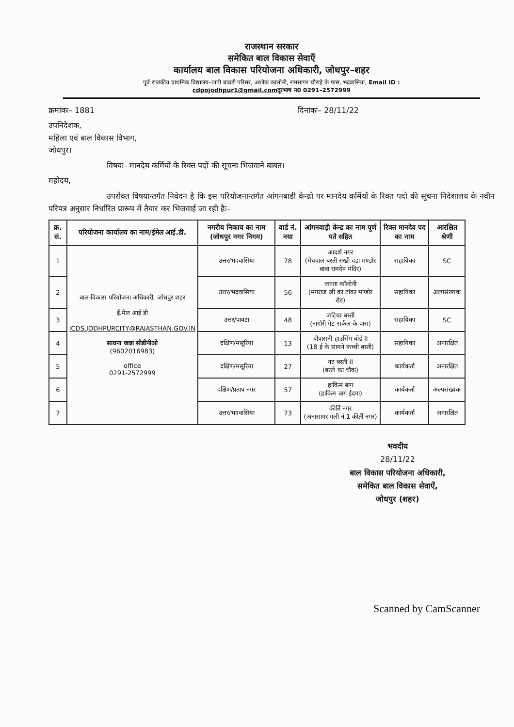राजस्थान सरकार
समेकित बाल विकास सेवाएँ
कार्यालय बाल विकास परियोजना अधिकारी, जोधपुर–शहर
पूर्व राजकीय प्राथमिक विद्यालय–तापी बावड़ी परिसर, अशोक कालोनी, रामसागर चौराहे के पास, भदवासिया, Email ID :
cdpojodhpur1@gmail.comदूरभाष न0 0291–2572999
क्रमांकः– 1881 दिनांकः– 28/11/22
उपनिदेशक,
महिला एवं बाल विकास विभाग,
जोधपुर।
विषयः– मानदेय कर्मियों के रिक्त पदों की सूचना भिजवाने बाबत।
महोदय,
उपरोक्त विषयान्तर्गत निवेदन है कि इस परियोजनान्तर्गत आंगनबाडी केन्द्रो पर मानदेय कर्मियों के रिक्त पदो की सूचना निदेशालय के नवीन परिपत्र अनुसार निर्धारित प्रारूप में तैयार कर भिजवाई जा रही हैः–
| क्र. सं. | परियोजना कार्यालय का नाम/ईमेल आई.डी. | नगरीय निकाय का नाम (जोधपुर नगर निगम) | वार्ड नं. नया | आंगनवाड़ी केन्द्र का नाम पूर्ण पते सहित | रिक्त मानदेय पद का नाम | आरक्षित श्रेणी |
| --- | --- | --- | --- | --- | --- | --- |
| 1 | बाल-विकास परियोजना अधिकारी, जोधपुर शहर ई.मेल आई डी ICDS.JODHPURCITY@RAJASTHAN.GOV.IN साधना खन्ना सीडीपीओ (9602016983) office 0291-2572999 | उत्तर/भदवासिया | 78 | आदर्श नगर (मेघवाल बस्ती राखी दडा मण्डोर बाबा रामदेव मंदिर) | सहायिका | SC |
| 2 | | उत्तर/भदवासिया | 56 | जनता कॉलोनी (मगराज जी का टांका मण्डोर रोड) | सहायिका | अल्पसंख्यक |
| 3 | | उत्तर/पावटा | 48 | जटिया बस्ती (नागौरी गेट सर्कल के पास) | सहायिका | SC |
| 4 | | दक्षिण/मसूरिया | 13 | चौपासनी हाउसिंग बोर्ड II (18 ई के सामने कच्ची बस्ती) | सहायिका | अनारक्षित |
| 5 | | दक्षिण/मसूरिया | 27 | नट बस्ती II (बरले का चौक) | कार्यकर्ता | अनारक्षित |
| 6 | | दक्षिण/प्रताप नगर | 57 | हाकिम बाग (हाकिम बाग ईदगा) | कार्यकर्ता | अल्पसंख्यक |
| 7 | | उत्तर/भदवासिया | 73 | कीर्ति नगर (अनासागर गली नं.1 कीर्ती नगर) | कार्यकर्ता | अनारक्षित |
भवदीय
28/11/22
बाल विकास परियोजना अधिकारी,
समेकित बाल विकास सेवाऐं,
जोधपुर (शहर)
Scanned by CamScanner